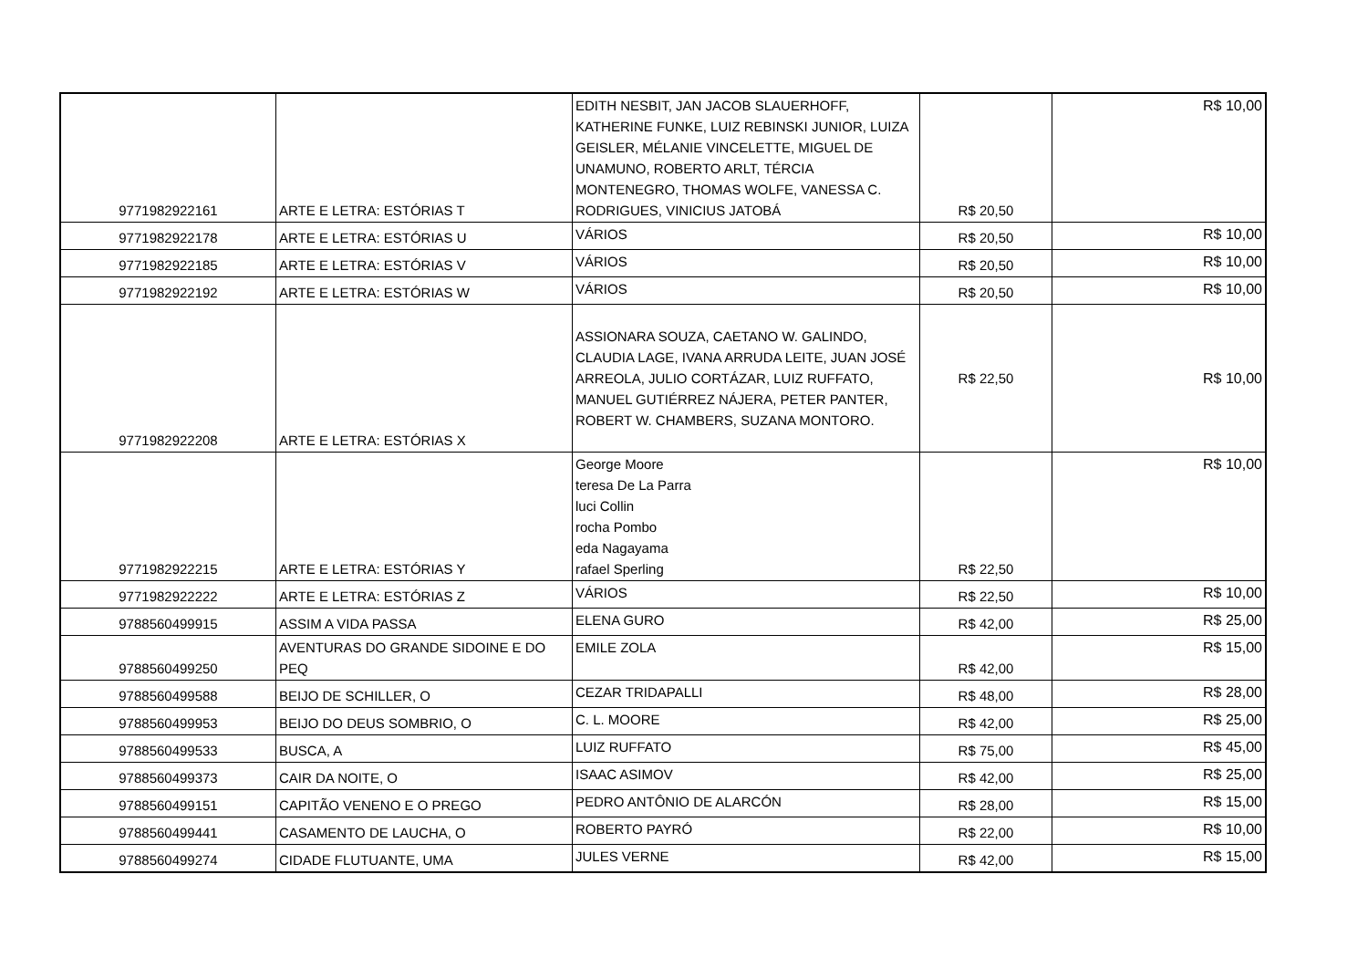| 9771982922161 | ARTE E LETRA: ESTÓRIAS T | EDITH NESBIT, JAN JACOB SLAUERHOFF, KATHERINE FUNKE, LUIZ REBINSKI JUNIOR, LUIZA GEISLER, MÉLANIE VINCELETTE, MIGUEL DE UNAMUNO, ROBERTO ARLT, TÉRCIA MONTENEGRO, THOMAS WOLFE, VANESSA C. RODRIGUES, VINICIUS JATOBÁ | R$ 20,50 | R$ 10,00 |
| 9771982922178 | ARTE E LETRA: ESTÓRIAS U | VÁRIOS | R$ 20,50 | R$ 10,00 |
| 9771982922185 | ARTE E LETRA: ESTÓRIAS V | VÁRIOS | R$ 20,50 | R$ 10,00 |
| 9771982922192 | ARTE E LETRA: ESTÓRIAS W | VÁRIOS | R$ 20,50 | R$ 10,00 |
| 9771982922208 | ARTE E LETRA: ESTÓRIAS X | ASSIONARA SOUZA, CAETANO W. GALINDO, CLAUDIA LAGE, IVANA ARRUDA LEITE, JUAN JOSÉ ARREOLA, JULIO CORTÁZAR, LUIZ RUFFATO, MANUEL GUTIÉRREZ NÁJERA, PETER PANTER, ROBERT W. CHAMBERS, SUZANA MONTORO. | R$ 22,50 | R$ 10,00 |
| 9771982922215 | ARTE E LETRA: ESTÓRIAS Y | George Moore teresa De La Parra luci Collin rocha Pombo eda Nagayama rafael Sperling | R$ 22,50 | R$ 10,00 |
| 9771982922222 | ARTE E LETRA: ESTÓRIAS Z | VÁRIOS | R$ 22,50 | R$ 10,00 |
| 9788560499915 | ASSIM A VIDA PASSA | ELENA GURO | R$ 42,00 | R$ 25,00 |
| 9788560499250 | AVENTURAS DO GRANDE SIDOINE E DO PEQ | EMILE ZOLA | R$ 42,00 | R$ 15,00 |
| 9788560499588 | BEIJO DE SCHILLER, O | CEZAR TRIDAPALLI | R$ 48,00 | R$ 28,00 |
| 9788560499953 | BEIJO DO DEUS SOMBRIO, O | C. L. MOORE | R$ 42,00 | R$ 25,00 |
| 9788560499533 | BUSCA, A | LUIZ RUFFATO | R$ 75,00 | R$ 45,00 |
| 9788560499373 | CAIR DA NOITE, O | ISAAC ASIMOV | R$ 42,00 | R$ 25,00 |
| 9788560499151 | CAPITÃO VENENO E O PREGO | PEDRO ANTÔNIO DE ALARCÓN | R$ 28,00 | R$ 15,00 |
| 9788560499441 | CASAMENTO DE LAUCHA, O | ROBERTO PAYRÓ | R$ 22,00 | R$ 10,00 |
| 9788560499274 | CIDADE FLUTUANTE, UMA | JULES VERNE | R$ 42,00 | R$ 15,00 |